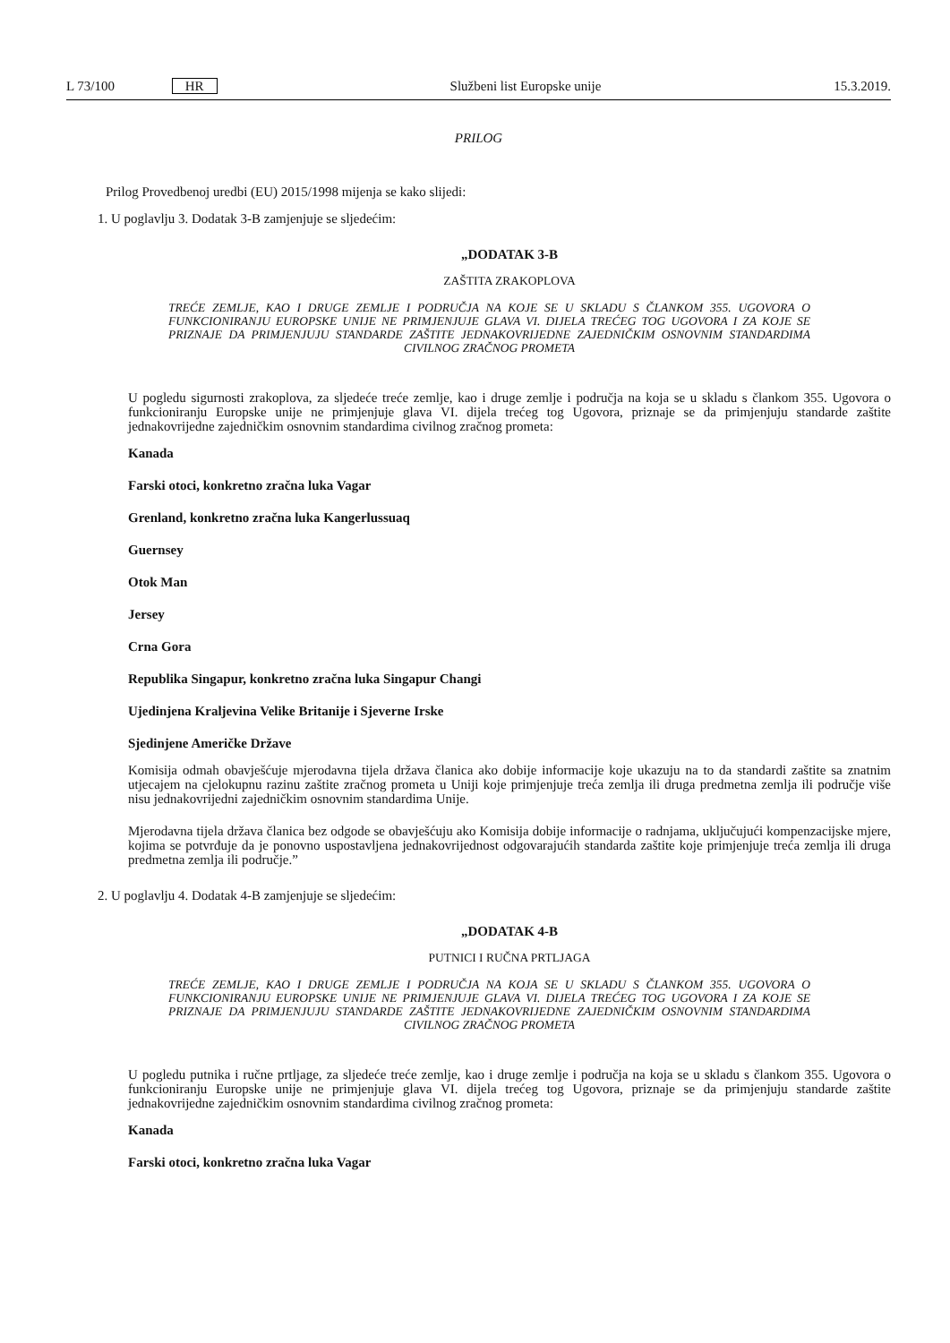L 73/100 HR Službeni list Europske unije 15.3.2019.
PRILOG
Prilog Provedbenoj uredbi (EU) 2015/1998 mijenja se kako slijedi:
1. U poglavlju 3. Dodatak 3-B zamjenjuje se sljedećim:
„DODATAK 3-B
ZAŠTITA ZRAKOPLOVA
TREĆE ZEMLJE, KAO I DRUGE ZEMLJE I PODRUČJA NA KOJE SE U SKLADU S ČLANKOM 355. UGOVORA O FUNKCIONIRANJU EUROPSKE UNIJE NE PRIMJENJUJE GLAVA VI. DIJELA TREĆEG TOG UGOVORA I ZA KOJE SE PRIZNAJE DA PRIMJENJUJU STANDARDE ZAŠTITE JEDNAKOVRIJEDNE ZAJEDNIČKIM OSNOVNIM STANDARDIMA CIVILNOG ZRAČNOG PROMETA
U pogledu sigurnosti zrakoplova, za sljedeće treće zemlje, kao i druge zemlje i područja na koja se u skladu s člankom 355. Ugovora o funkcioniranju Europske unije ne primjenjuje glava VI. dijela trećeg tog Ugovora, priznaje se da primjenjuju standarde zaštite jednakovrijedne zajedničkim osnovnim standardima civilnog zračnog prometa:
Kanada
Farski otoci, konkretno zračna luka Vagar
Grenland, konkretno zračna luka Kangerlussuaq
Guernsey
Otok Man
Jersey
Crna Gora
Republika Singapur, konkretno zračna luka Singapur Changi
Ujedinjena Kraljevina Velike Britanije i Sjeverne Irske
Sjedinjene Američke Države
Komisija odmah obavješćuje mjerodavna tijela država članica ako dobije informacije koje ukazuju na to da standardi zaštite sa znatnim utjecajem na cjelokupnu razinu zaštite zračnog prometa u Uniji koje primjenjuje treća zemlja ili druga predmetna zemlja ili područje više nisu jednakovrijedni zajedničkim osnovnim standardima Unije.
Mjerodavna tijela država članica bez odgode se obavješćuju ako Komisija dobije informacije o radnjama, uključujući kompenzacijske mjere, kojima se potvrđuje da je ponovno uspostavljena jednakovrijednost odgovarajućih standarda zaštite koje primjenjuje treća zemlja ili druga predmetna zemlja ili područje.”
2. U poglavlju 4. Dodatak 4-B zamjenjuje se sljedećim:
„DODATAK 4-B
PUTNICI I RUČNA PRTLJAGA
TREĆE ZEMLJE, KAO I DRUGE ZEMLJE I PODRUČJA NA KOJA SE U SKLADU S ČLANKOM 355. UGOVORA O FUNKCIONIRANJU EUROPSKE UNIJE NE PRIMJENJUJE GLAVA VI. DIJELA TREĆEG TOG UGOVORA I ZA KOJE SE PRIZNAJE DA PRIMJENJUJU STANDARDE ZAŠTITE JEDNAKOVRIJEDNE ZAJEDNIČKIM OSNOVNIM STANDARDIMA CIVILNOG ZRAČNOG PROMETA
U pogledu putnika i ručne prtljage, za sljedeće treće zemlje, kao i druge zemlje i područja na koja se u skladu s člankom 355. Ugovora o funkcioniranju Europske unije ne primjenjuje glava VI. dijela trećeg tog Ugovora, priznaje se da primjenjuju standarde zaštite jednakovrijedne zajedničkim osnovnim standardima civilnog zračnog prometa:
Kanada
Farski otoci, konkretno zračna luka Vagar